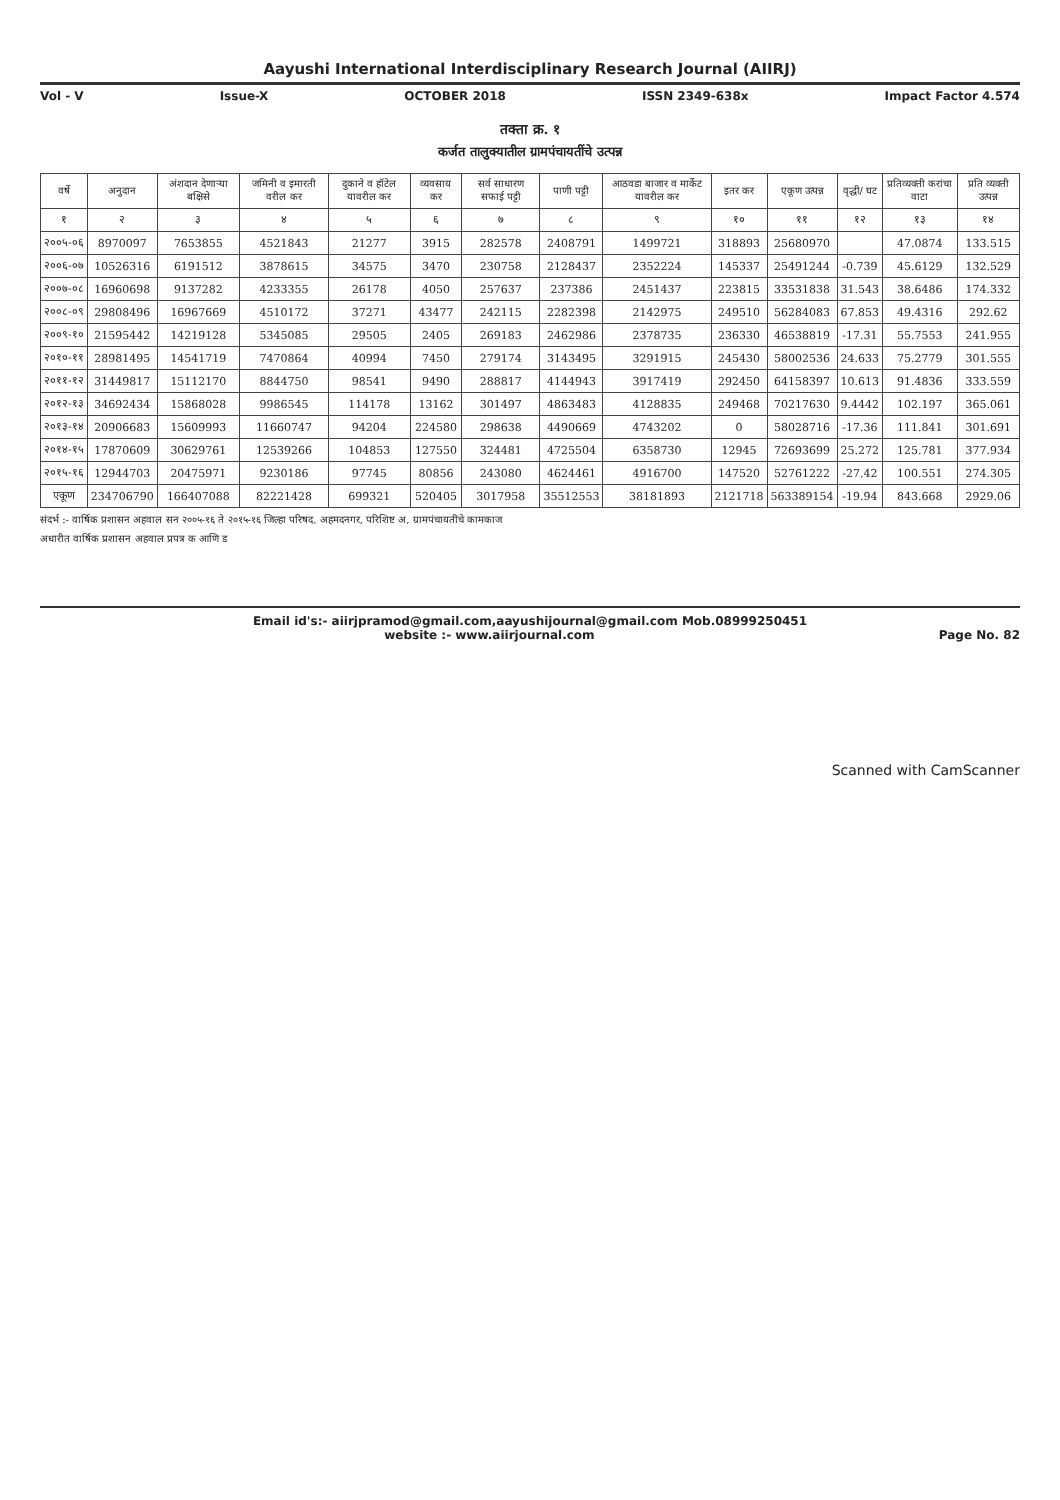Aayushi International Interdisciplinary Research Journal (AIIRJ)
Vol - V Issue-X OCTOBER 2018 ISSN 2349-638x Impact Factor 4.574
तक्ता क्र. १
कर्जत तालुक्यातील ग्रामपंचायतींचे उत्पन्न
| वर्षे | अनुदान | अंशदान देणाऱ्या बक्षिसे | जमिनी व इमारती वरील कर | दुकाने व हॉटेल यावरील कर | व्यवसाय कर | सर्व साधारण सफाई पट्टी | पाणी पट्टी | आठवडा बाजार व मार्केट यावरील कर | इतर कर | एकूण उत्पन्न | वृद्धी/ घट | प्रतिव्यक्ती करांचा वाटा | प्रति व्यक्ती उत्पन्न |
| --- | --- | --- | --- | --- | --- | --- | --- | --- | --- | --- | --- | --- | --- |
| १ | २ | ३ | ४ | ५ | ६ | ७ | ८ | ९ | १० | ११ | १२ | १३ | १४ |
| २००५-०६ | 8970097 | 7653855 | 4521843 | 21277 | 3915 | 282578 | 2408791 | 1499721 | 318893 | 25680970 | | 47.0874 | 133.515 |
| २००६-०७ | 10526316 | 6191512 | 3878615 | 34575 | 3470 | 230758 | 2128437 | 2352224 | 145337 | 25491244 | -0.739 | 45.6129 | 132.529 |
| २००७-०८ | 16960698 | 9137282 | 4233355 | 26178 | 4050 | 257637 | 237386 | 2451437 | 223815 | 33531838 | 31.543 | 38.6486 | 174.332 |
| २००८-०९ | 29808496 | 16967669 | 4510172 | 37271 | 43477 | 242115 | 2282398 | 2142975 | 249510 | 56284083 | 67.853 | 49.4316 | 292.62 |
| २००९-१० | 21595442 | 14219128 | 5345085 | 29505 | 2405 | 269183 | 2462986 | 2378735 | 236330 | 46538819 | -17.31 | 55.7553 | 241.955 |
| २०१०-११ | 28981495 | 14541719 | 7470864 | 40994 | 7450 | 279174 | 3143495 | 3291915 | 245430 | 58002536 | 24.633 | 75.2779 | 301.555 |
| २०११-१२ | 31449817 | 15112170 | 8844750 | 98541 | 9490 | 288817 | 4144943 | 3917419 | 292450 | 64158397 | 10.613 | 91.4836 | 333.559 |
| २०१२-१३ | 34692434 | 15868028 | 9986545 | 114178 | 13162 | 301497 | 4863483 | 4128835 | 249468 | 70217630 | 9.4442 | 102.197 | 365.061 |
| २०१३-१४ | 20906683 | 15609993 | 11660747 | 94204 | 224580 | 298638 | 4490669 | 4743202 | 0 | 58028716 | -17.36 | 111.841 | 301.691 |
| २०१४-१५ | 17870609 | 30629761 | 12539266 | 104853 | 127550 | 324481 | 4725504 | 6358730 | 12945 | 72693699 | 25.272 | 125.781 | 377.934 |
| २०१५-१६ | 12944703 | 20475971 | 9230186 | 97745 | 80856 | 243080 | 4624461 | 4916700 | 147520 | 52761222 | -27.42 | 100.551 | 274.305 |
| एकूण | 234706790 | 166407088 | 82221428 | 699321 | 520405 | 3017958 | 35512553 | 38181893 | 2121718 | 563389154 | -19.94 | 843.668 | 2929.06 |
संदर्भ :- वार्षिक प्रशासन अहवाल सन २००५-१६ ते २०१५-१६ जिल्हा परिषद, अहमदनगर, परिशिष्ट अ, ग्रामपंचायतींचे कामकाज
अधारीत वार्षिक प्रशासन अहवाल प्रपत्र क आणि ड
Email id's:- aiirjpramod@gmail.com,aayushijournal@gmail.com Mob.08999250451
website :- www.aiirjournal.com Page No. 82
Scanned with CamScanner